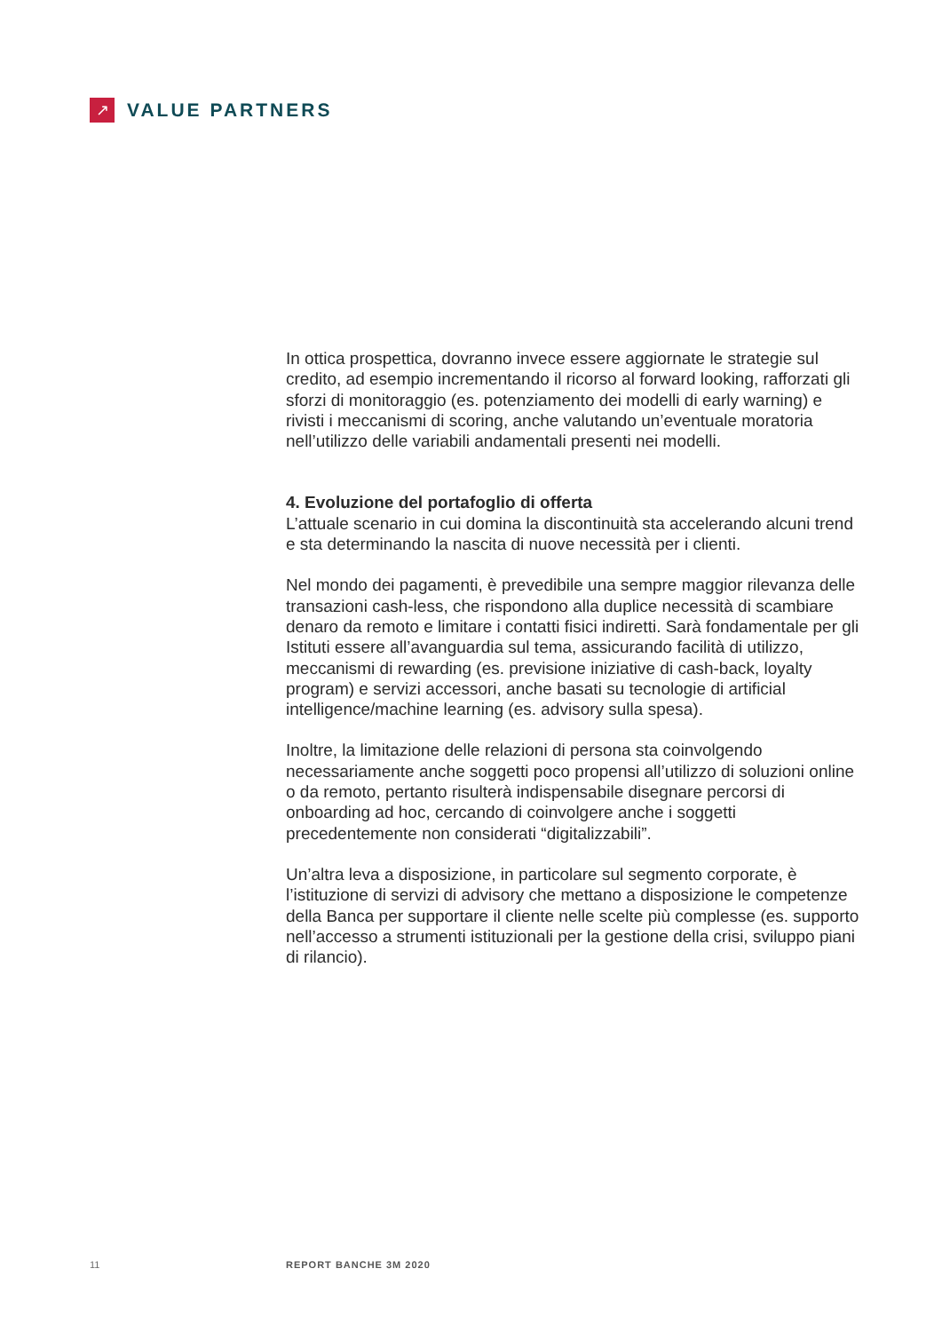↗
VALUE PARTNERS
In ottica prospettica, dovranno invece essere aggiornate le strategie sul credito, ad esempio incrementando il ricorso al forward looking, rafforzati gli sforzi di monitoraggio (es. potenziamento dei modelli di early warning) e rivisti i meccanismi di scoring, anche valutando un’eventuale moratoria nell’utilizzo delle variabili andamentali presenti nei modelli.
4. Evoluzione del portafoglio di offerta
L’attuale scenario in cui domina la discontinuità sta accelerando alcuni trend e sta determinando la nascita di nuove necessità per i clienti.
Nel mondo dei pagamenti, è prevedibile una sempre maggior rilevanza delle transazioni cash-less, che rispondono alla duplice necessità di scambiare denaro da remoto e limitare i contatti fisici indiretti. Sarà fondamentale per gli Istituti essere all’avanguardia sul tema, assicurando facilità di utilizzo, meccanismi di rewarding (es. previsione iniziative di cash-back, loyalty program) e servizi accessori, anche basati su tecnologie di artificial intelligence/machine learning (es. advisory sulla spesa).
Inoltre, la limitazione delle relazioni di persona sta coinvolgendo necessariamente anche soggetti poco propensi all’utilizzo di soluzioni online o da remoto, pertanto risulterà indispensabile disegnare percorsi di onboarding ad hoc, cercando di coinvolgere anche i soggetti precedentemente non considerati “digitalizzabili”.
Un’altra leva a disposizione, in particolare sul segmento corporate, è l’istituzione di servizi di advisory che mettano a disposizione le competenze della Banca per supportare il cliente nelle scelte più complesse (es. supporto nell’accesso a strumenti istituzionali per la gestione della crisi, sviluppo piani di rilancio).
11 REPORT BANCHE 3M 2020